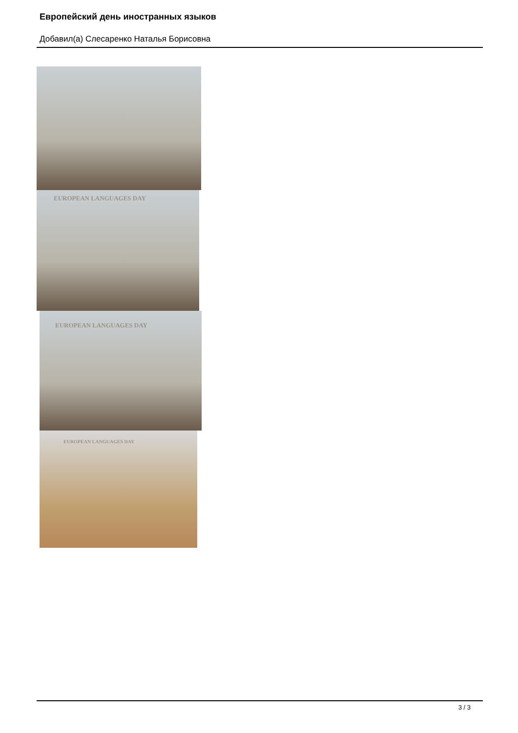Европейский день иностранных языков
Добавил(а) Слесаренко Наталья Борисовна
EUROPEAN LANGUAGES DAY
EUROPEAN LANGUAGES DAY
EUROPEAN LANGUAGES DAY
3 / 3